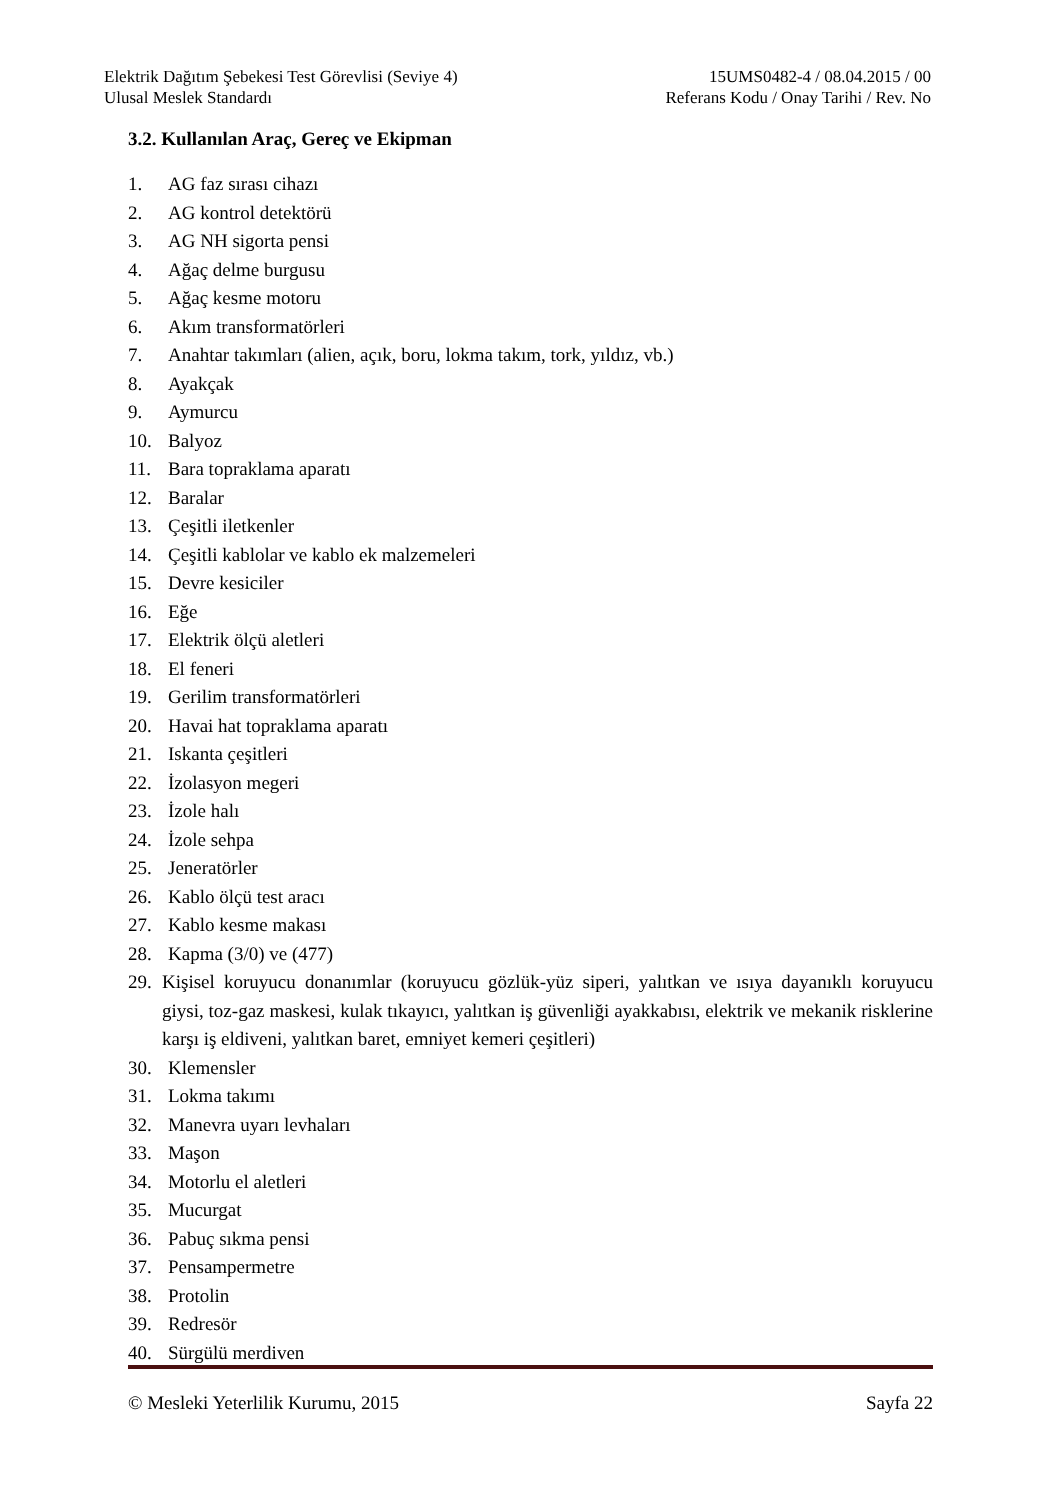Elektrik Dağıtım Şebekesi Test Görevlisi (Seviye 4)
Ulusal Meslek Standardı
15UMS0482-4 / 08.04.2015 / 00
Referans Kodu / Onay Tarihi / Rev. No
3.2. Kullanılan Araç, Gereç ve Ekipman
1. AG faz sırası cihazı
2. AG kontrol detektörü
3. AG NH sigorta pensi
4. Ağaç delme burgusu
5. Ağaç kesme motoru
6. Akım transformatörleri
7. Anahtar takımları (alien, açık, boru, lokma takım, tork, yıldız, vb.)
8. Ayakçak
9. Aymurcu
10. Balyoz
11. Bara topraklama aparatı
12. Baralar
13. Çeşitli iletkenler
14. Çeşitli kablolar ve kablo ek malzemeleri
15. Devre kesiciler
16. Eğe
17. Elektrik ölçü aletleri
18. El feneri
19. Gerilim transformatörleri
20. Havai hat topraklama aparatı
21. Iskanta çeşitleri
22. İzolasyon megeri
23. İzole halı
24. İzole sehpa
25. Jeneratörler
26. Kablo ölçü test aracı
27. Kablo kesme makası
28. Kapma (3/0) ve (477)
29. Kişisel koruyucu donanımlar (koruyucu gözlük-yüz siperi, yalıtkan ve ısıya dayanıklı koruyucu giysi, toz-gaz maskesi, kulak tıkayıcı, yalıtkan iş güvenliği ayakkabısı, elektrik ve mekanik risklerine karşı iş eldiveni, yalıtkan baret, emniyet kemeri çeşitleri)
30. Klemensler
31. Lokma takımı
32. Manevra uyarı levhaları
33. Maşon
34. Motorlu el aletleri
35. Mucurgat
36. Pabuç sıkma pensi
37. Pensampermetre
38. Protolin
39. Redresör
40. Sürgülü merdiven
© Mesleki Yeterlilik Kurumu, 2015 Sayfa 22